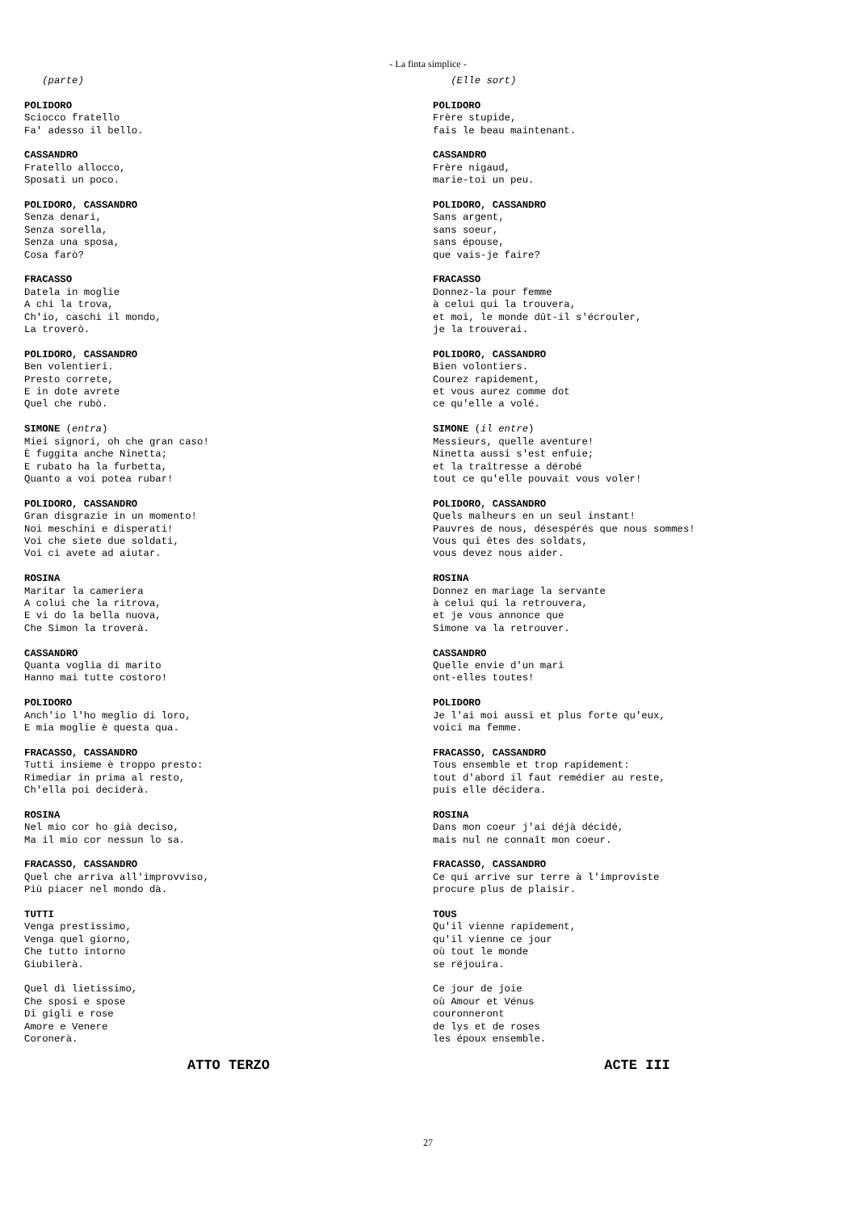- La finta simplice -
(parte)
POLIDORO Sciocco fratello Fa' adesso il bello.
CASSANDRO Fratello allocco, Sposati un poco.
POLIDORO, CASSANDRO Senza denari, Senza sorella, Senza una sposa, Cosa farò?
FRACASSO Datela in moglie A chi la trova, Ch'io, caschi il mondo, La troverò.
POLIDORO, CASSANDRO Ben volentieri. Presto correte, E in dote avrete Quel che rubò.
SIMONE (entra) Miei signori, oh che gran caso! È fuggita anche Ninetta; E rubato ha la furbetta, Quanto a voi potea rubar!
POLIDORO, CASSANDRO Gran disgrazie in un momento! Noi meschini e disperati! Voi che siete due soldati, Voi ci avete ad aiutar.
ROSINA Maritar la cameriera A colui che la ritrova, E vi do la bella nuova, Che Simon la troverà.
CASSANDRO Quanta voglia di marito Hanno mai tutte costoro!
POLIDORO Anch'io l'ho meglio di loro, E mia moglie è questa qua.
FRACASSO, CASSANDRO Tutti insieme è troppo presto: Rimediar in prima al resto, Ch'ella poi deciderà.
ROSINA Nel mio cor ho già deciso, Ma il mio cor nessun lo sa.
FRACASSO, CASSANDRO Quel che arriva all'improvviso, Più piacer nel mondo dà.
TUTTI Venga prestissimo, Venga quel giorno, Che tutto intorno Giubilerà.
Quel dì lietissimo, Che sposi e spose Di gigli e rose Amore e Venere Coronerà.
ATTO TERZO
(Elle sort)
POLIDORO Frère stupide, fais le beau maintenant.
CASSANDRO Frère nigaud, marie-toi un peu.
POLIDORO, CASSANDRO Sans argent, sans soeur, sans épouse, que vais-je faire?
FRACASSO Donnez-la pour femme à celui qui la trouvera, et moi, le monde dût-il s'écrouler, je la trouverai.
POLIDORO, CASSANDRO Bien volontiers. Courez rapidement, et vous aurez comme dot ce qu'elle a volé.
SIMONE (il entre) Messieurs, quelle aventure! Ninetta aussi s'est enfuie; et la traîtresse a dérobé tout ce qu'elle pouvait vous voler!
POLIDORO, CASSANDRO Quels malheurs en un seul instant! Pauvres de nous, désespérés que nous sommes! Vous qui êtes des soldats, vous devez nous aider.
ROSINA Donnez en mariage la servante à celui qui la retrouvera, et je vous annonce que Simone va la retrouver.
CASSANDRO Quelle envie d'un mari ont-elles toutes!
POLIDORO Je l'ai moi aussi et plus forte qu'eux, voici ma femme.
FRACASSO, CASSANDRO Tous ensemble et trop rapidement: tout d'abord il faut remédier au reste, puis elle décidera.
ROSINA Dans mon coeur j'ai déjà décidé, mais nul ne connaît mon coeur.
FRACASSO, CASSANDRO Ce qui arrive sur terre à l'improviste procure plus de plaisir.
TOUS Qu'il vienne rapidement, qu'il vienne ce jour où tout le monde se réjouira.
Ce jour de joie où Amour et Vénus couronneront de lys et de roses les époux ensemble.
ACTE III
27